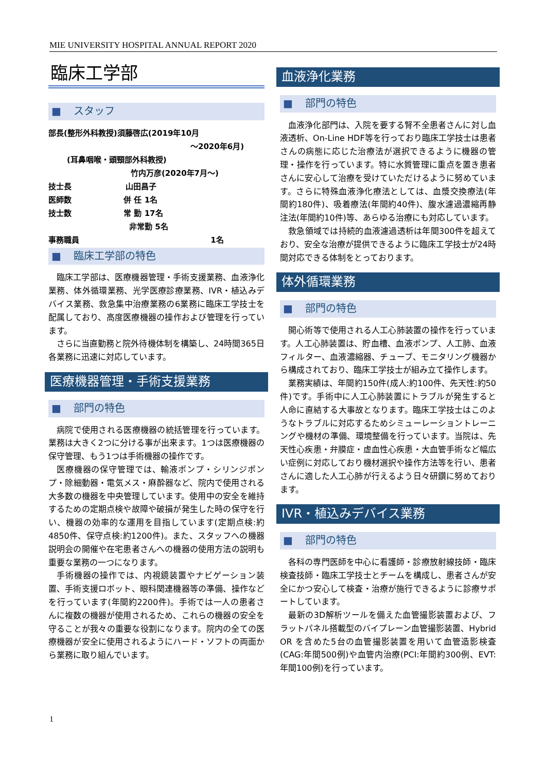MIE UNIVERSITY HOSPITAL ANNUAL REPORT 2020
臨床工学部
■ スタッフ
部長(整形外科教授)須藤啓広(2019年10月
～2020年6月)
(耳鼻咽喉・頭頸部外科教授)
竹内万彦(2020年7月～)
技士長 山田昌子
医師数 併 任 1名
技士数 常 勤 17名
非常勤 5名
事務職員 1名
■ 臨床工学部の特色
臨床工学部は、医療機器管理・手術支援業務、血液浄化業務、体外循環業務、光学医療診療業務、IVR・植込みデバイス業務、救急集中治療業務の6業務に臨床工学技士を配属しており、高度医療機器の操作および管理を行っています。
さらに当直勤務と院外待機体制を構築し、24時間365日各業務に迅速に対応しています。
医療機器管理・手術支援業務
■ 部門の特色
病院で使用される医療機器の統括管理を行っています。業務は大きく2つに分ける事が出来ます。1つは医療機器の保守管理、もう1つは手術機器の操作です。
医療機器の保守管理では、輸液ポンプ・シリンジポンプ・除細動器・電気メス・麻酔器など、院内で使用される大多数の機器を中央管理しています。使用中の安全を維持するための定期点検や故障や破損が発生した時の保守を行い、機器の効率的な運用を目指しています(定期点検:約4850件、保守点検:約1200件)。また、スタッフへの機器説明会の開催や在宅患者さんへの機器の使用方法の説明も重要な業務の一つになります。
手術機器の操作では、内視鏡装置やナビゲーション装置、手術支援ロボット、眼科関連機器等の準備、操作などを行っています(年間約2200件)。手術では一人の患者さんに複数の機器が使用されるため、これらの機器の安全を守ることが我々の重要な役割になります。院内の全ての医療機器が安全に使用されるようにハード・ソフトの両面から業務に取り組んでいます。
血液浄化業務
■ 部門の特色
血液浄化部門は、入院を要する腎不全患者さんに対し血液透析、On-Line HDF等を行っており臨床工学技士は患者さんの病態に応じた治療法が選択できるように機器の管理・操作を行っています。特に水質管理に重点を置き患者さんに安心して治療を受けていただけるように努めています。さらに特殊血液浄化療法としては、血漿交換療法(年間約180件)、吸着療法(年間約40件)、腹水濾過濃縮再静注法(年間約10件)等、あらゆる治療にも対応しています。
救急領域では持続的血液濾過透析は年間300件を超えており、安全な治療が提供できるように臨床工学技士が24時間対応できる体制をとっております。
体外循環業務
■ 部門の特色
開心術等で使用される人工心肺装置の操作を行っています。人工心肺装置は、貯血槽、血液ポンプ、人工肺、血液フィルター、血液濃縮器、チューブ、モニタリング機器から構成されており、臨床工学技士が組み立て操作します。
業務実績は、年間約150件(成人:約100件、先天性:約50件)です。手術中に人工心肺装置にトラブルが発生すると人命に直結する大事故となります。臨床工学技士はこのようなトラブルに対応するためシミューレーショントレーニングや機材の準備、環境整備を行っています。当院は、先天性心疾患・弁膜症・虚血性心疾患・大血管手術など幅広い症例に対応しており機材選択や操作方法等を行い、患者さんに適した人工心肺が行えるよう日々研鑽に努めております。
IVR・植込みデバイス業務
■ 部門の特色
各科の専門医師を中心に看護師・診療放射線技師・臨床検査技師・臨床工学技士とチームを構成し、患者さんが安全にかつ安心して検査・治療が施行できるように診療サポートしています。
最新の3D解析ツールを備えた血管撮影装置および、フラットパネル搭載型のバイプレーン血管撮影装置、Hybrid OR を含めた5台の血管撮影装置を用いて血管造影検査(CAG:年間500例)や血管内治療(PCI:年間約300例、EVT:年間100例)を行っています。
1